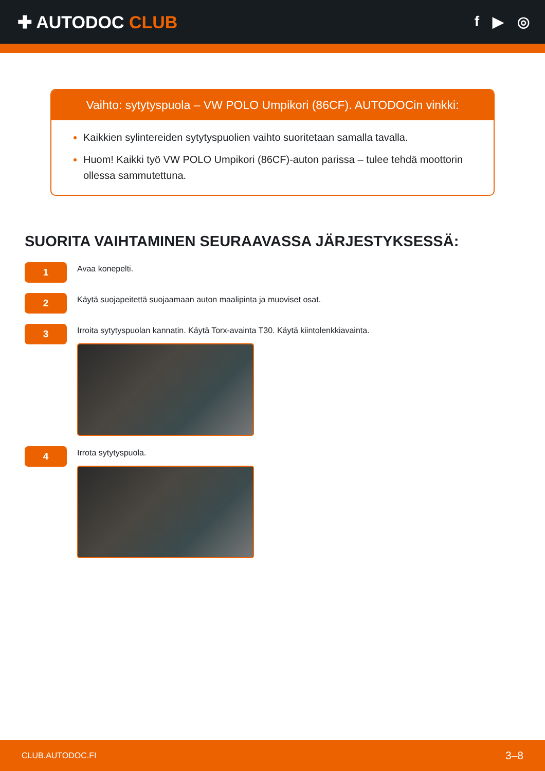✚ AUTODOC CLUB
f ▶ ◎
Vaihto: sytytyspuola – VW POLO Umpikori (86CF). AUTODOCin vinkki:
Kaikkien sylintereiden sytytyspuolien vaihto suoritetaan samalla tavalla.
Huom! Kaikki työ VW POLO Umpikori (86CF)-auton parissa – tulee tehdä moottorin ollessa sammutettuna.
SUORITA VAIHTAMINEN SEURAAVASSA JÄRJESTYKSESSÄ:
1
Avaa konepelti.
2
Käytä suojapeitettä suojaamaan auton maalipinta ja muoviset osat.
3
Irroita sytytyspuolan kannatin. Käytä Torx-avainta T30. Käytä kiintolenkkiavainta.
4
Irrota sytytyspuola.
CLUB.AUTODOC.FI 3–8